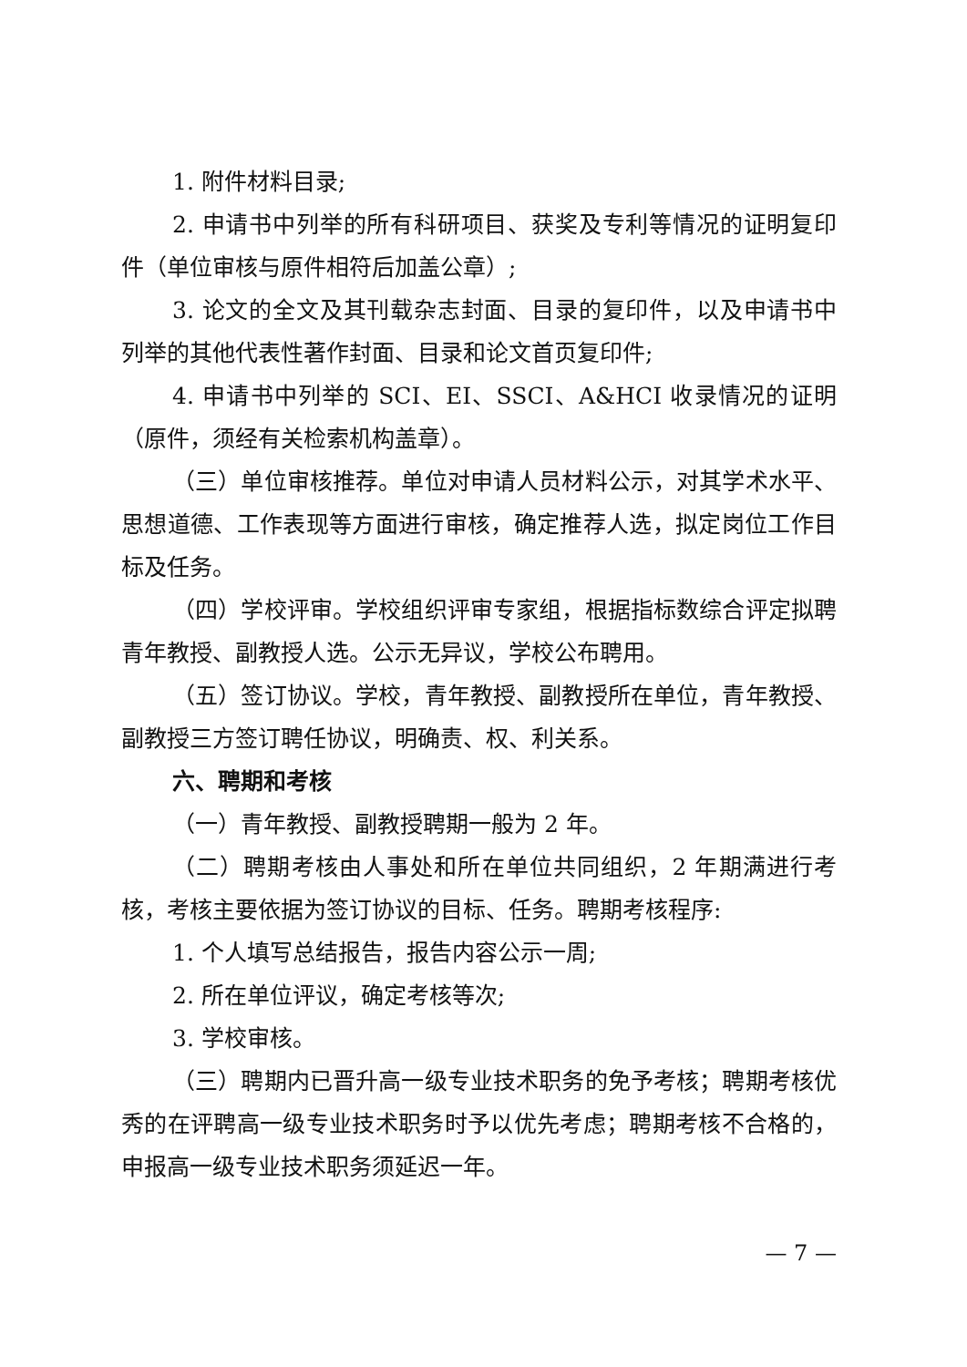1. 附件材料目录;
2. 申请书中列举的所有科研项目、获奖及专利等情况的证明复印件（单位审核与原件相符后加盖公章）;
3. 论文的全文及其刊载杂志封面、目录的复印件，以及申请书中列举的其他代表性著作封面、目录和论文首页复印件;
4. 申请书中列举的 SCI、EI、SSCI、A&HCI 收录情况的证明（原件，须经有关检索机构盖章）。
（三）单位审核推荐。单位对申请人员材料公示，对其学术水平、思想道德、工作表现等方面进行审核，确定推荐人选，拟定岗位工作目标及任务。
（四）学校评审。学校组织评审专家组，根据指标数综合评定拟聘青年教授、副教授人选。公示无异议，学校公布聘用。
（五）签订协议。学校，青年教授、副教授所在单位，青年教授、副教授三方签订聘任协议，明确责、权、利关系。
六、聘期和考核
（一）青年教授、副教授聘期一般为 2 年。
（二）聘期考核由人事处和所在单位共同组织，2 年期满进行考核，考核主要依据为签订协议的目标、任务。聘期考核程序:
1. 个人填写总结报告，报告内容公示一周;
2. 所在单位评议，确定考核等次;
3. 学校审核。
（三）聘期内已晋升高一级专业技术职务的免予考核；聘期考核优秀的在评聘高一级专业技术职务时予以优先考虑；聘期考核不合格的，申报高一级专业技术职务须延迟一年。
— 7 —